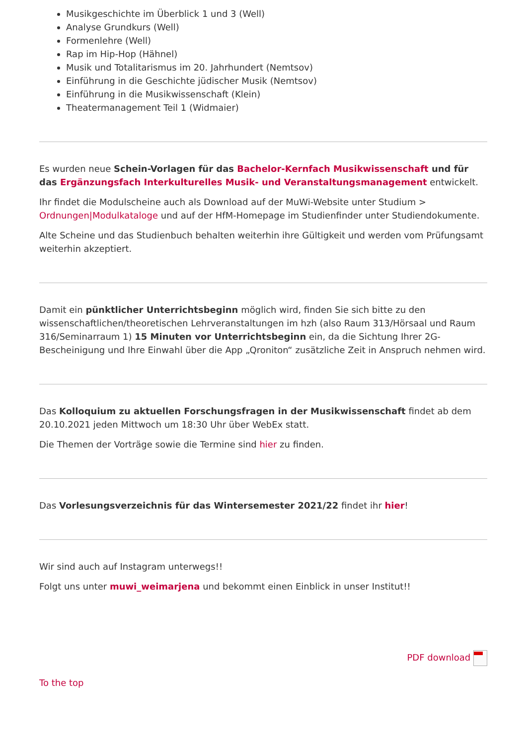Musikgeschichte im Überblick 1 und 3 (Well)
Analyse Grundkurs (Well)
Formenlehre (Well)
Rap im Hip-Hop (Hähnel)
Musik und Totalitarismus im 20. Jahrhundert (Nemtsov)
Einführung in die Geschichte jüdischer Musik (Nemtsov)
Einführung in die Musikwissenschaft (Klein)
Theatermanagement Teil 1 (Widmaier)
Es wurden neue Schein-Vorlagen für das Bachelor-Kernfach Musikwissenschaft und für das Ergänzungsfach Interkulturelles Musik- und Veranstaltungsmanagement entwickelt.
Ihr findet die Modulscheine auch als Download auf der MuWi-Website unter Studium > Ordnungen|Modulkataloge und auf der HfM-Homepage im Studienfinder unter Studiendokumente.
Alte Scheine und das Studienbuch behalten weiterhin ihre Gültigkeit und werden vom Prüfungsamt weiterhin akzeptiert.
Damit ein pünktlicher Unterrichtsbeginn möglich wird, finden Sie sich bitte zu den wissenschaftlichen/theoretischen Lehrveranstaltungen im hzh (also Raum 313/Hörsaal und Raum 316/Seminarraum 1) 15 Minuten vor Unterrichtsbeginn ein, da die Sichtung Ihrer 2G-Bescheinigung und Ihre Einwahl über die App „Qroniton“ zusätzliche Zeit in Anspruch nehmen wird.
Das Kolloquium zu aktuellen Forschungsfragen in der Musikwissenschaft findet ab dem 20.10.2021 jeden Mittwoch um 18:30 Uhr über WebEx statt.
Die Themen der Vorträge sowie die Termine sind hier zu finden.
Das Vorlesungsverzeichnis für das Wintersemester 2021/22 findet ihr hier!
Wir sind auch auf Instagram unterwegs!!
Folgt uns unter muwi_weimarjena und bekommt einen Einblick in unser Institut!!
PDF download
To the top